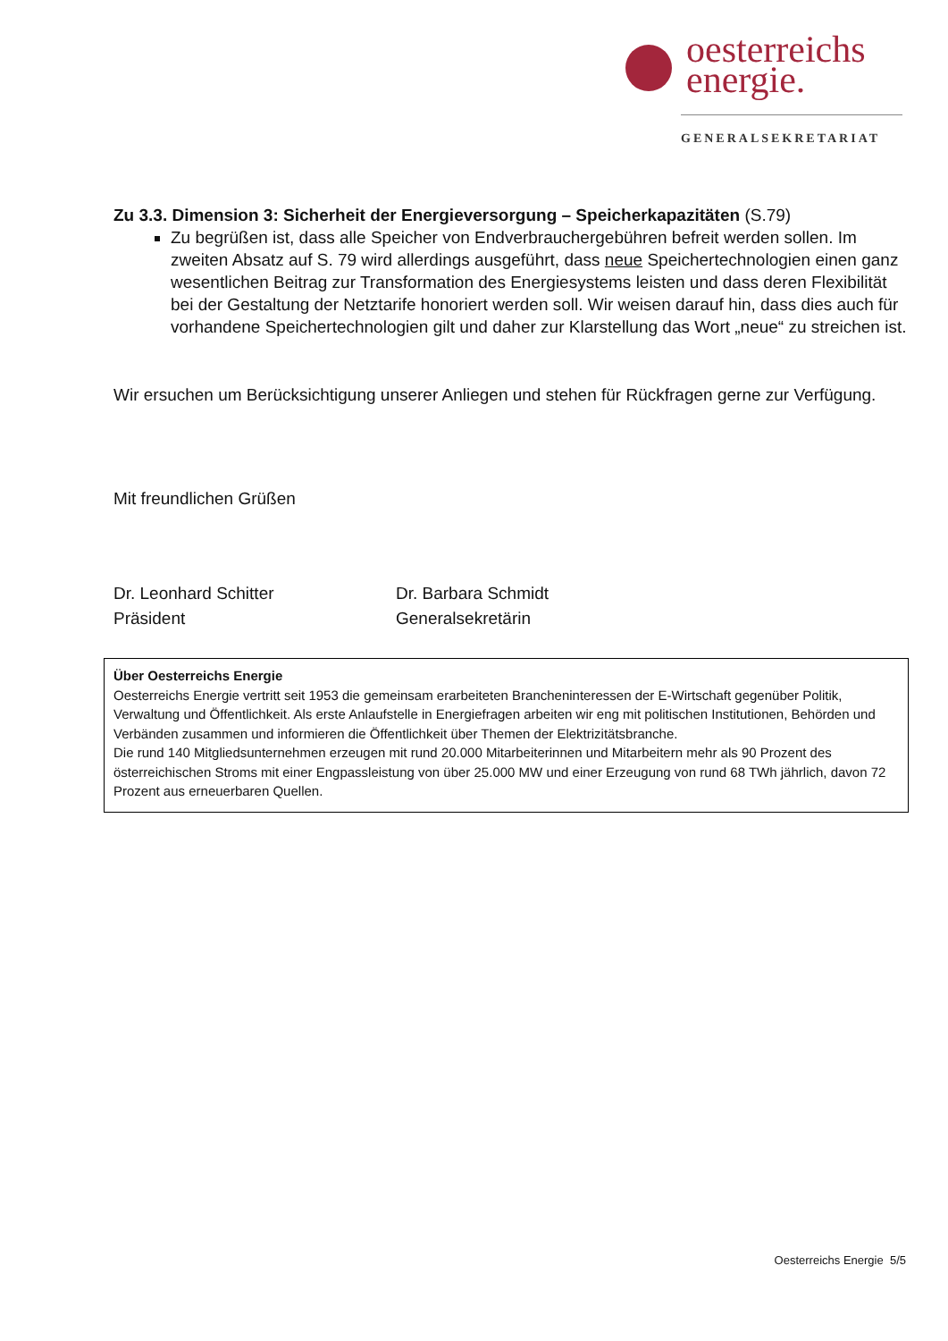oesterreichs
energie.
GENERALSEKRETARIAT
Zu 3.3. Dimension 3: Sicherheit der Energieversorgung – Speicherkapazitäten (S.79)
Zu begrüßen ist, dass alle Speicher von Endverbrauchergebühren befreit werden sollen. Im zweiten Absatz auf S. 79 wird allerdings ausgeführt, dass neue Speichertechnologien einen ganz wesentlichen Beitrag zur Transformation des Energiesystems leisten und dass deren Flexibilität bei der Gestaltung der Netztarife honoriert werden soll. Wir weisen darauf hin, dass dies auch für vorhandene Speichertechnologien gilt und daher zur Klarstellung das Wort „neue“ zu streichen ist.
Wir ersuchen um Berücksichtigung unserer Anliegen und stehen für Rückfragen gerne zur Verfügung.
Mit freundlichen Grüßen
Dr. Leonhard Schitter
Präsident
Dr. Barbara Schmidt
Generalsekretärin
Über Oesterreichs Energie
Oesterreichs Energie vertritt seit 1953 die gemeinsam erarbeiteten Brancheninteressen der E-Wirtschaft gegenüber Politik, Verwaltung und Öffentlichkeit. Als erste Anlaufstelle in Energiefragen arbeiten wir eng mit politischen Institutionen, Behörden und Verbänden zusammen und informieren die Öffentlichkeit über Themen der Elektrizitätsbranche.
Die rund 140 Mitgliedsunternehmen erzeugen mit rund 20.000 Mitarbeiterinnen und Mitarbeitern mehr als 90 Prozent des österreichischen Stroms mit einer Engpassleistung von über 25.000 MW und einer Erzeugung von rund 68 TWh jährlich, davon 72 Prozent aus erneuerbaren Quellen.
Oesterreichs Energie 5/5